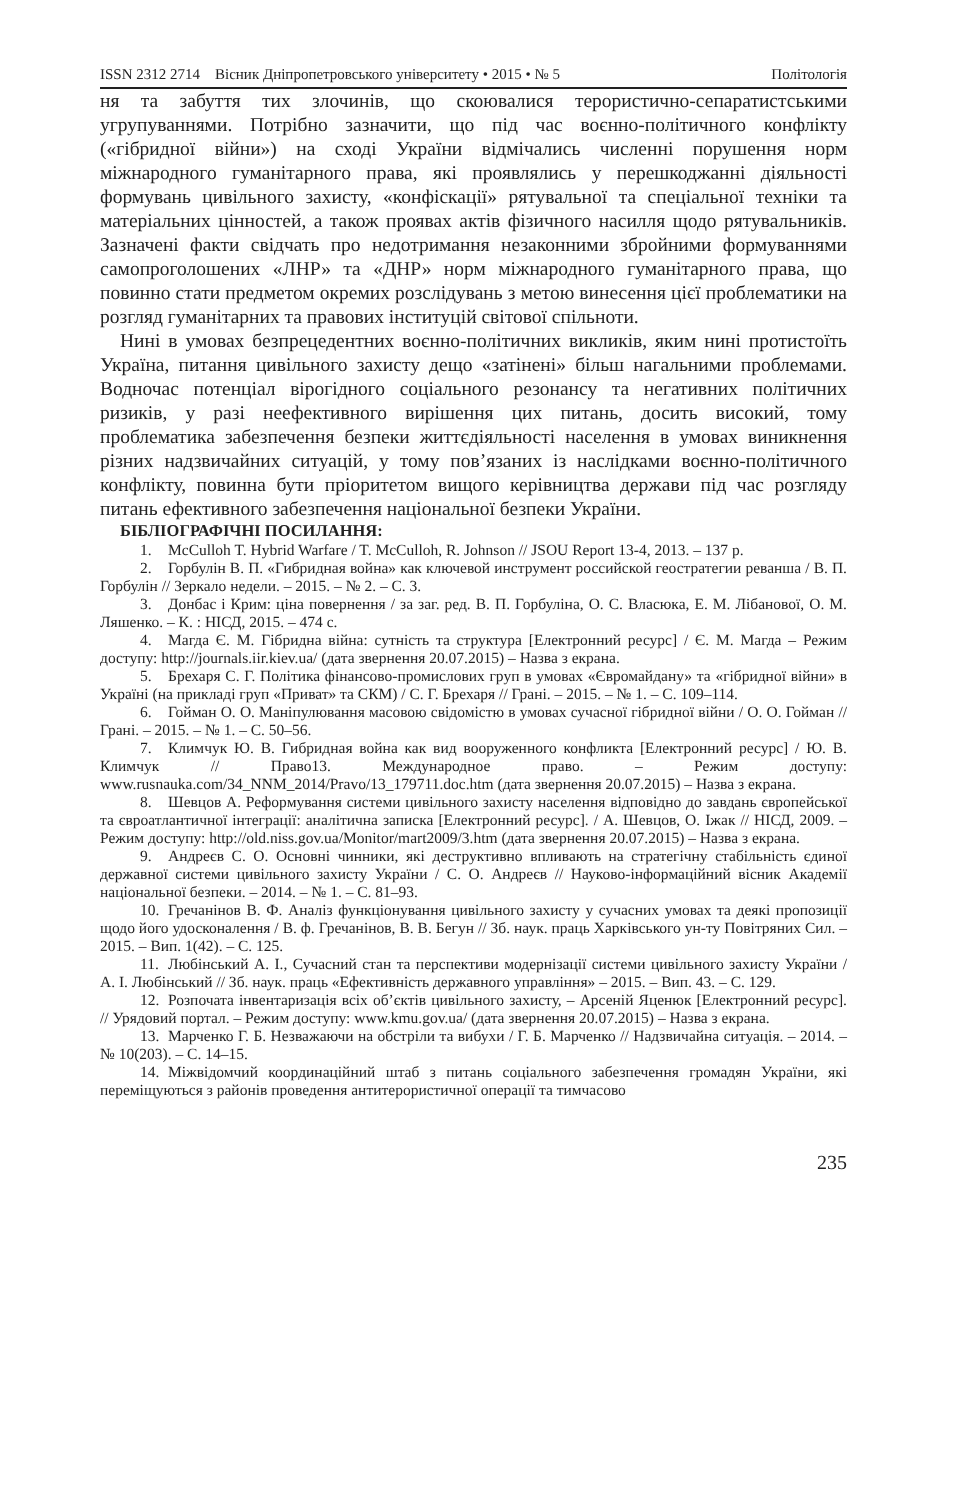ISSN 2312 2714 Вісник Дніпропетровського університету • 2015 • № 5 Політологія
ня та забуття тих злочинів, що скоювалися терористично-сепаратистськими угрупуваннями. Потрібно зазначити, що під час воєнно-політичного конфлікту («гібридної війни») на сході України відмічались численні порушення норм міжнародного гуманітарного права, які проявлялись у перешкоджанні діяльності формувань цивільного захисту, «конфіскації» рятувальної та спеціальної техніки та матеріальних цінностей, а також проявах актів фізичного насилля щодо рятувальників. Зазначені факти свідчать про недотримання незаконними збройними формуваннями самопроголошених «ЛНР» та «ДНР» норм міжнародного гуманітарного права, що повинно стати предметом окремих розслідувань з метою винесення цієї проблематики на розгляд гуманітарних та правових інституцій світової спільноти.
Нині в умовах безпрецедентних воєнно-політичних викликів, яким нині протистоїть Україна, питання цивільного захисту дещо «затінені» більш нагальними проблемами. Водночас потенціал вірогідного соціального резонансу та негативних політичних ризиків, у разі неефективного вирішення цих питань, досить високий, тому проблематика забезпечення безпеки життєдіяльності населення в умовах виникнення різних надзвичайних ситуацій, у тому пов’язаних із наслідками воєнно-політичного конфлікту, повинна бути пріоритетом вищого керівництва держави під час розгляду питань ефективного забезпечення національної безпеки України.
БІБЛІОГРАФІЧНІ ПОСИЛАННЯ:
1. McCulloh T. Hybrid Warfare / T. McCulloh, R. Johnson // JSOU Report 13-4, 2013. – 137 p.
2. Горбулін В. П. «Гибридная война» как ключевой инструмент российской геостратегии реванша / В. П. Горбулін // Зеркало недели. – 2015. – № 2. – С. 3.
3. Донбас і Крим: ціна повернення / за заг. ред. В. П. Горбуліна, О. С. Власюка, Е. М. Лібанової, О. М. Ляшенко. – К. : НІСД, 2015. – 474 с.
4. Магда Є. М. Гібридна війна: сутність та структура [Електронний ресурс] / Є. М. Магда – Режим доступу: http://journals.iir.kiev.ua/ (дата звернення 20.07.2015) – Назва з екрана.
5. Брехаря С. Г. Політика фінансово-промислових груп в умовах «Євромайдану» та «гібридної війни» в Україні (на прикладі груп «Приват» та СКМ) / С. Г. Брехаря // Грані. – 2015. – № 1. – С. 109–114.
6. Гойман О. О. Маніпулювання масовою свідомістю в умовах сучасної гібридної війни / О. О. Гойман // Грані. – 2015. – № 1. – С. 50–56.
7. Климчук Ю. В. Гибридная война как вид вооруженного конфликта [Електронний ресурс] / Ю. В. Климчук // Право13. Международное право. – Режим доступу: www.rusnauka.com/34_NNM_2014/Pravo/13_179711.doc.htm (дата звернення 20.07.2015) – Назва з екрана.
8. Шевцов А. Реформування системи цивільного захисту населення відповідно до завдань європейської та євроатлантичної інтеграції: аналітична записка [Електронний ресурс]. / А. Шевцов, О. Іжак // НІСД, 2009. – Режим доступу: http://old.niss.gov.ua/Monitor/mart2009/3.htm (дата звернення 20.07.2015) – Назва з екрана.
9. Андреєв С. О. Основні чинники, які деструктивно впливають на стратегічну стабільність єдиної державної системи цивільного захисту України / С. О. Андреєв // Науково-інформаційний вісник Академії національної безпеки. – 2014. – № 1. – С. 81–93.
10. Гречанінов В. Ф. Аналіз функціонування цивільного захисту у сучасних умовах та деякі пропозиції щодо його удосконалення / В. ф. Гречанінов, В. В. Бегун // Зб. наук. праць Харківського ун-ту Повітряних Сил. – 2015. – Вип. 1(42). – С. 125.
11. Любінський А. І., Сучасний стан та перспективи модернізації системи цивільного захисту України / А. І. Любінський // Зб. наук. праць «Ефективність державного управління» – 2015. – Вип. 43. – С. 129.
12. Розпочата інвентаризація всіх об’єктів цивільного захисту, – Арсеній Яценюк [Електронний ресурс]. // Урядовий портал. – Режим доступу: www.kmu.gov.ua/ (дата звернення 20.07.2015) – Назва з екрана.
13. Марченко Г. Б. Незважаючи на обстріли та вибухи / Г. Б. Марченко // Надзвичайна ситуація. – 2014. – № 10(203). – С. 14–15.
14. Міжвідомчий координаційний штаб з питань соціального забезпечення громадян України, які переміщуються з районів проведення антитерористичної операції та тимчасово
235